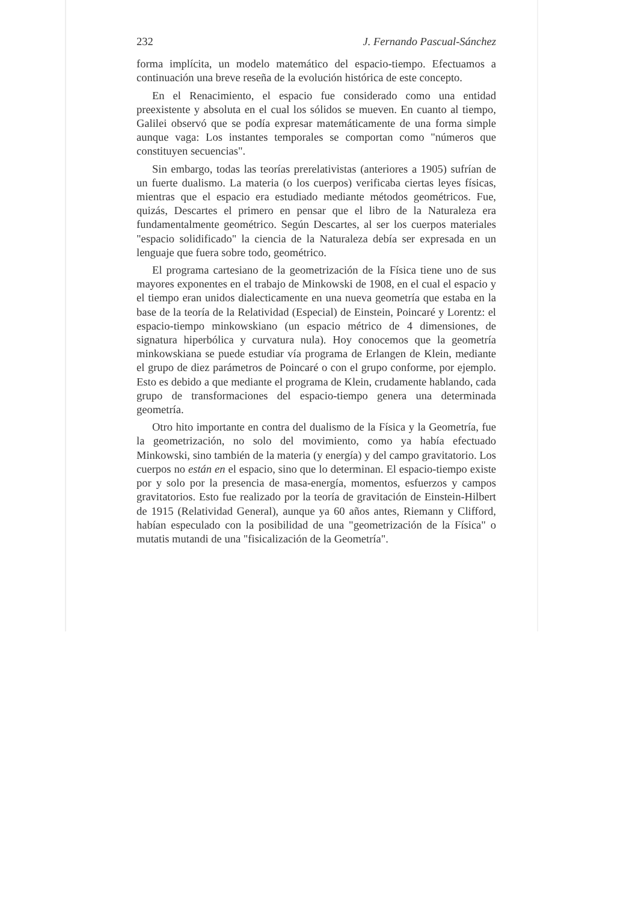232 J. Fernando Pascual-Sánchez
forma implícita, un modelo matemático del espacio-tiempo. Efectuamos a continuación una breve reseña de la evolución histórica de este concepto.
En el Renacimiento, el espacio fue considerado como una entidad preexistente y absoluta en el cual los sólidos se mueven. En cuanto al tiempo, Galilei observó que se podía expresar matemáticamente de una forma simple aunque vaga: Los instantes temporales se comportan como "números que constituyen secuencias".
Sin embargo, todas las teorías prerelativistas (anteriores a 1905) sufrían de un fuerte dualismo. La materia (o los cuerpos) verificaba ciertas leyes físicas, mientras que el espacio era estudiado mediante métodos geométricos. Fue, quizás, Descartes el primero en pensar que el libro de la Naturaleza era fundamentalmente geométrico. Según Descartes, al ser los cuerpos materiales "espacio solidificado" la ciencia de la Naturaleza debía ser expresada en un lenguaje que fuera sobre todo, geométrico.
El programa cartesiano de la geometrización de la Física tiene uno de sus mayores exponentes en el trabajo de Minkowski de 1908, en el cual el espacio y el tiempo eran unidos dialecticamente en una nueva geometría que estaba en la base de la teoría de la Relatividad (Especial) de Einstein, Poincaré y Lorentz: el espacio-tiempo minkowskiano (un espacio métrico de 4 dimensiones, de signatura hiperbólica y curvatura nula). Hoy conocemos que la geometría minkowskiana se puede estudiar vía programa de Erlangen de Klein, mediante el grupo de diez parámetros de Poincaré o con el grupo conforme, por ejemplo. Esto es debido a que mediante el programa de Klein, crudamente hablando, cada grupo de transformaciones del espacio-tiempo genera una determinada geometría.
Otro hito importante en contra del dualismo de la Física y la Geometría, fue la geometrización, no solo del movimiento, como ya había efectuado Minkowski, sino también de la materia (y energía) y del campo gravitatorio. Los cuerpos no están en el espacio, sino que lo determinan. El espacio-tiempo existe por y solo por la presencia de masa-energía, momentos, esfuerzos y campos gravitatorios. Esto fue realizado por la teoría de gravitación de Einstein-Hilbert de 1915 (Relatividad General), aunque ya 60 años antes, Riemann y Clifford, habían especulado con la posibilidad de una "geometrización de la Física" o mutatis mutandi de una "fisicalización de la Geometría".